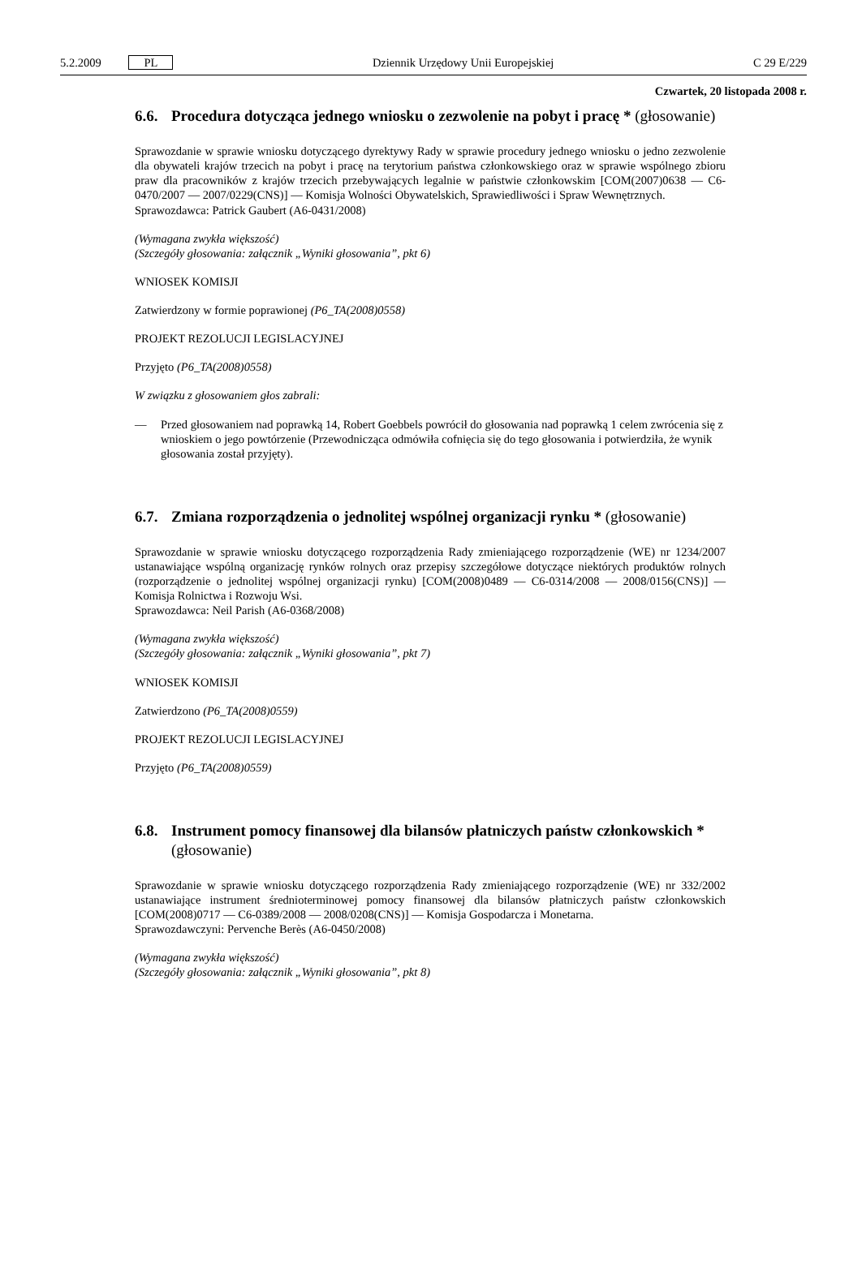5.2.2009 PL Dziennik Urzędowy Unii Europejskiej C 29 E/229
Czwartek, 20 listopada 2008 r.
6.6. Procedura dotycząca jednego wniosku o zezwolenie na pobyt i pracę * (głosowanie)
Sprawozdanie w sprawie wniosku dotyczącego dyrektywy Rady w sprawie procedury jednego wniosku o jedno zezwolenie dla obywateli krajów trzecich na pobyt i pracę na terytorium państwa członkowskiego oraz w sprawie wspólnego zbioru praw dla pracowników z krajów trzecich przebywających legalnie w państwie członkowskim [COM(2007)0638 — C6-0470/2007 — 2007/0229(CNS)] — Komisja Wolności Obywatelskich, Sprawiedliwości i Spraw Wewnętrznych.
Sprawozdawca: Patrick Gaubert (A6-0431/2008)
(Wymagana zwykła większość)
(Szczegóły głosowania: załącznik „Wyniki głosowania”, pkt 6)
WNIOSEK KOMISJI
Zatwierdzony w formie poprawionej (P6_TA(2008)0558)
PROJEKT REZOLUCJI LEGISLACYJNEJ
Przyjęto (P6_TA(2008)0558)
W związku z głosowaniem głos zabrali:
— Przed głosowaniem nad poprawką 14, Robert Goebbels powrócił do głosowania nad poprawką 1 celem zwrócenia się z wnioskiem o jego powtórzenie (Przewodnicząca odmówiła cofnięcia się do tego głosowania i potwierdziła, że wynik głosowania został przyjęty).
6.7. Zmiana rozporządzenia o jednolitej wspólnej organizacji rynku * (głosowanie)
Sprawozdanie w sprawie wniosku dotyczącego rozporządzenia Rady zmieniającego rozporządzenie (WE) nr 1234/2007 ustanawiające wspólną organizację rynków rolnych oraz przepisy szczegółowe dotyczące niektórych produktów rolnych (rozporządzenie o jednolitej wspólnej organizacji rynku) [COM(2008)0489 — C6-0314/2008 — 2008/0156(CNS)] — Komisja Rolnictwa i Rozwoju Wsi.
Sprawozdawca: Neil Parish (A6-0368/2008)
(Wymagana zwykła większość)
(Szczegóły głosowania: załącznik „Wyniki głosowania”, pkt 7)
WNIOSEK KOMISJI
Zatwierdzono (P6_TA(2008)0559)
PROJEKT REZOLUCJI LEGISLACYJNEJ
Przyjęto (P6_TA(2008)0559)
6.8. Instrument pomocy finansowej dla bilansów płatniczych państw członkowskich * (głosowanie)
Sprawozdanie w sprawie wniosku dotyczącego rozporządzenia Rady zmieniającego rozporządzenie (WE) nr 332/2002 ustanawiające instrument średnioterminowej pomocy finansowej dla bilansów płatniczych państw członkowskich [COM(2008)0717 — C6-0389/2008 — 2008/0208(CNS)] — Komisja Gospodarcza i Monetarna.
Sprawozdawczyni: Pervenche Berès (A6-0450/2008)
(Wymagana zwykła większość)
(Szczegóły głosowania: załącznik „Wyniki głosowania”, pkt 8)